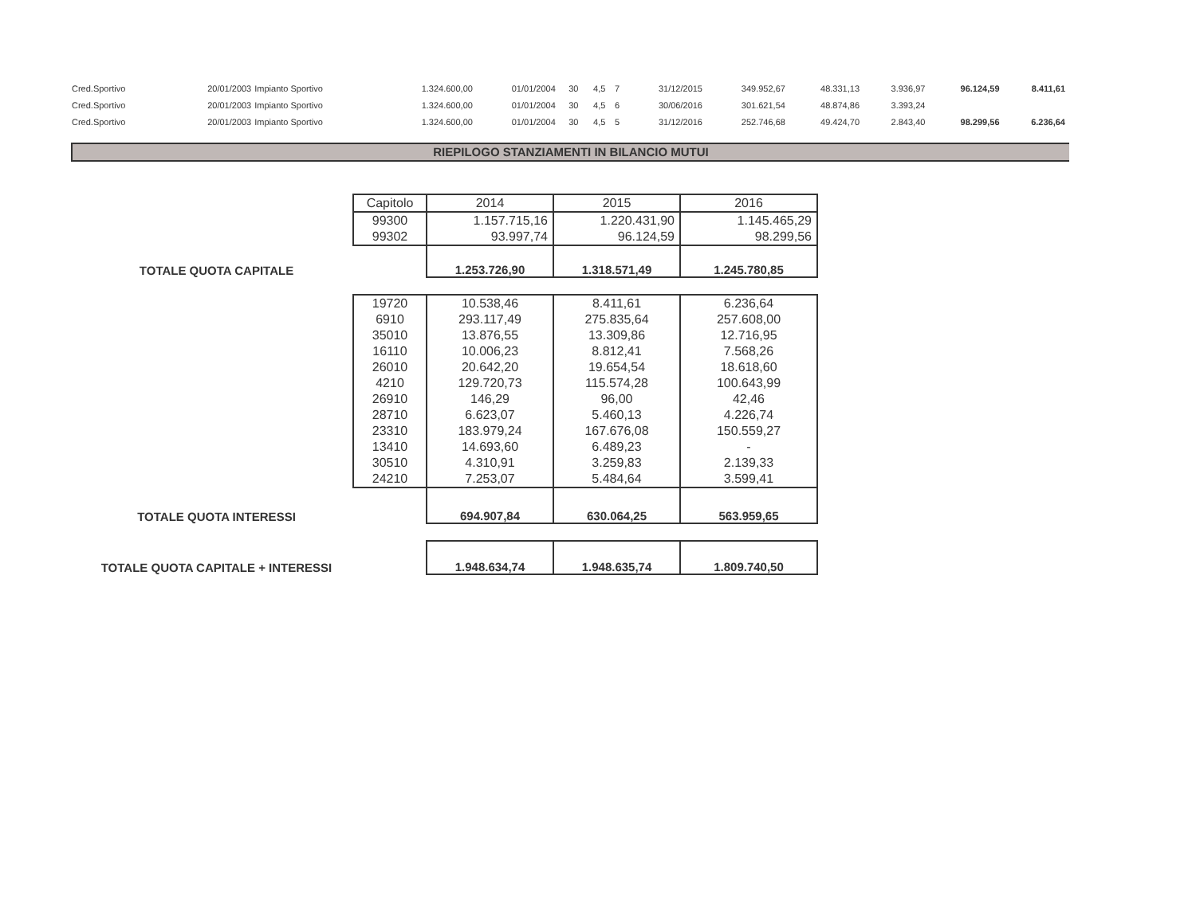| Cred.Sportivo | 20/01/2003 | Impianto Sportivo | 1.324.600,00 | 01/01/2004 | 30 | 4,5 | 7 | 31/12/2015 | 349.952,67 | 48.331,13 | 3.936,97 | 96.124,59 | 8.411,61 |
| Cred.Sportivo | 20/01/2003 | Impianto Sportivo | 1.324.600,00 | 01/01/2004 | 30 | 4,5 | 6 | 30/06/2016 | 301.621,54 | 48.874,86 | 3.393,24 | | |
| Cred.Sportivo | 20/01/2003 | Impianto Sportivo | 1.324.600,00 | 01/01/2004 | 30 | 4,5 | 5 | 31/12/2016 | 252.746,68 | 49.424,70 | 2.843,40 | 98.299,56 | 6.236,64 |
RIEPILOGO STANZIAMENTI IN BILANCIO MUTUI
| | Capitolo | 2014 | 2015 | 2016 |
| | 99300 | 1.157.715,16 | 1.220.431,90 | 1.145.465,29 |
| | 99302 | 93.997,74 | 96.124,59 | 98.299,56 |
| TOTALE QUOTA CAPITALE | | 1.253.726,90 | 1.318.571,49 | 1.245.780,85 |
| | 19720 | 10.538,46 | 8.411,61 | 6.236,64 |
| | 6910 | 293.117,49 | 275.835,64 | 257.608,00 |
| | 35010 | 13.876,55 | 13.309,86 | 12.716,95 |
| | 16110 | 10.006,23 | 8.812,41 | 7.568,26 |
| | 26010 | 20.642,20 | 19.654,54 | 18.618,60 |
| | 4210 | 129.720,73 | 115.574,28 | 100.643,99 |
| | 26910 | 146,29 | 96,00 | 42,46 |
| | 28710 | 6.623,07 | 5.460,13 | 4.226,74 |
| | 23310 | 183.979,24 | 167.676,08 | 150.559,27 |
| | 13410 | 14.693,60 | 6.489,23 | - |
| | 30510 | 4.310,91 | 3.259,83 | 2.139,33 |
| | 24210 | 7.253,07 | 5.484,64 | 3.599,41 |
| TOTALE QUOTA INTERESSI | | 694.907,84 | 630.064,25 | 563.959,65 |
| TOTALE QUOTA CAPITALE + INTERESSI | | 1.948.634,74 | 1.948.635,74 | 1.809.740,50 |